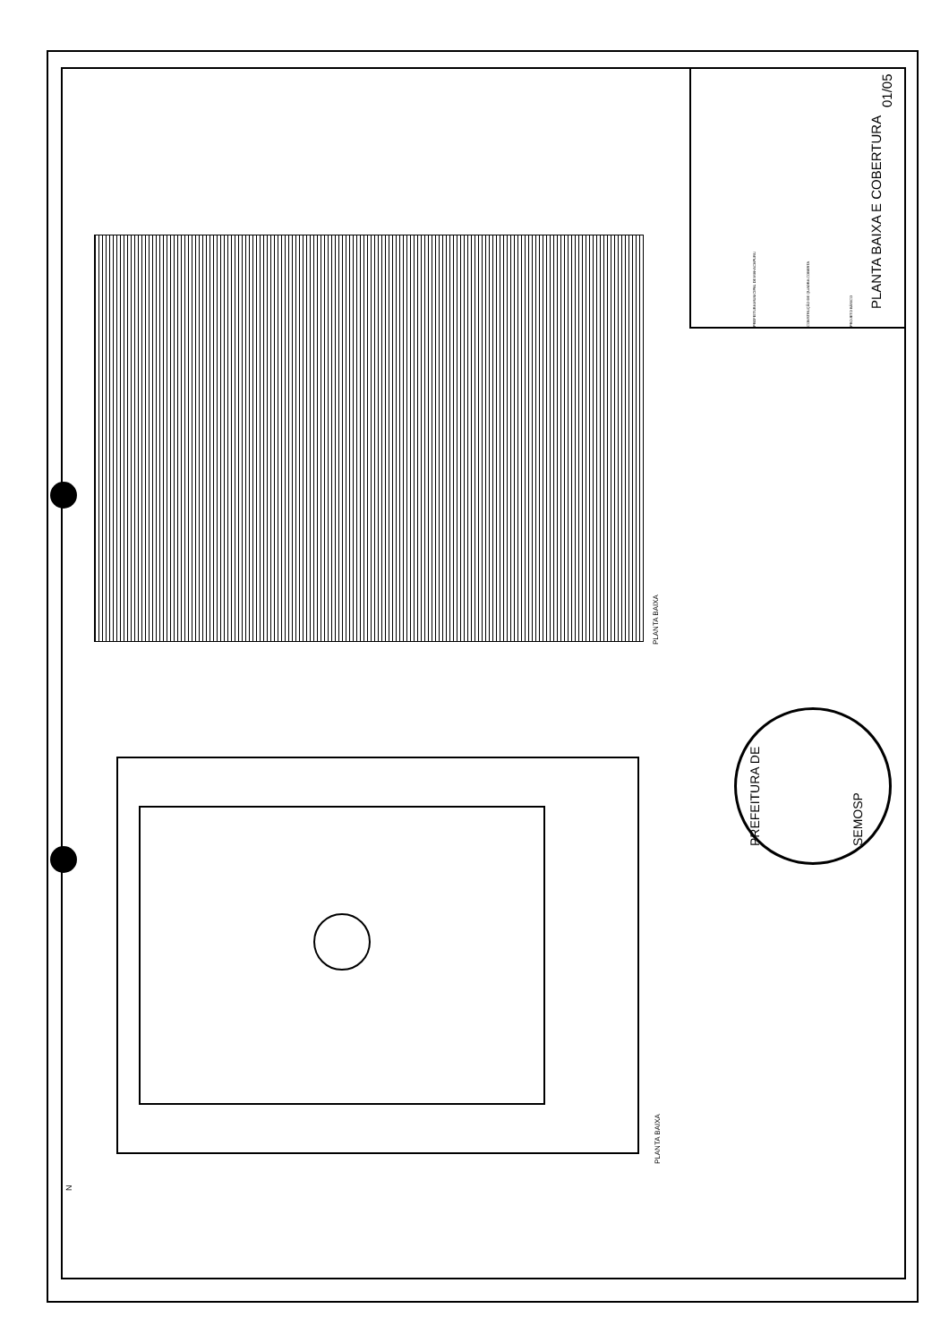PLANTA BAIXA E COBERTURA
01/05
PREFEITURA MUNICIPAL DE MAHACAPURU CONSTRUÇÃO DE QUADRA COBERTA PROJETO BÁSICO
PLANTA BAIXA
PLANTA BAIXA
PREFEITURA DE SEMOSP
N